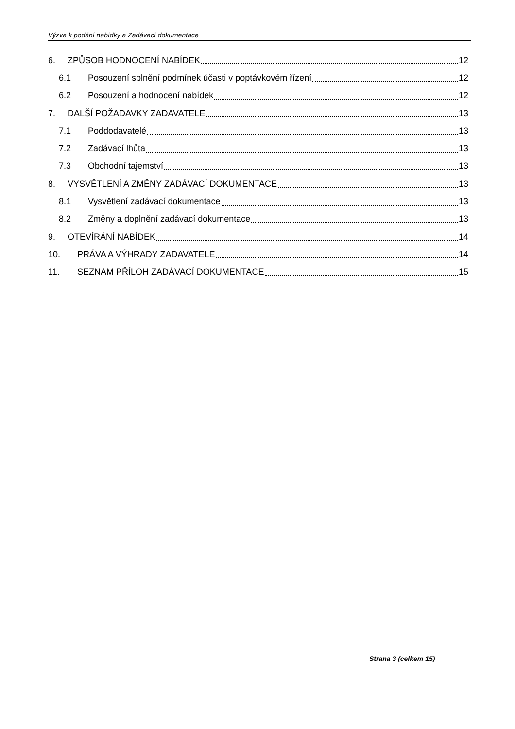Výzva k podání nabídky a Zadávací dokumentace
6. ZPŮSOB HODNOCENÍ NABÍDEK 12
6.1 Posouzení splnění podmínek účasti v poptávkovém řízení 12
6.2 Posouzení a hodnocení nabídek 12
7. DALŠÍ POŽADAVKY ZADAVATELE 13
7.1 Poddodavatelé 13
7.2 Zadávací lhůta 13
7.3 Obchodní tajemství 13
8. VYSVĚTLENÍ A ZMĚNY ZADÁVACÍ DOKUMENTACE 13
8.1 Vysvětlení zadávací dokumentace 13
8.2 Změny a doplnění zadávací dokumentace 13
9. OTEVÍRÁNÍ NABÍDEK 14
10. PRÁVA A VÝHRADY ZADAVATELE 14
11. SEZNAM PŘÍLOH ZADÁVACÍ DOKUMENTACE 15
Strana 3 (celkem 15)